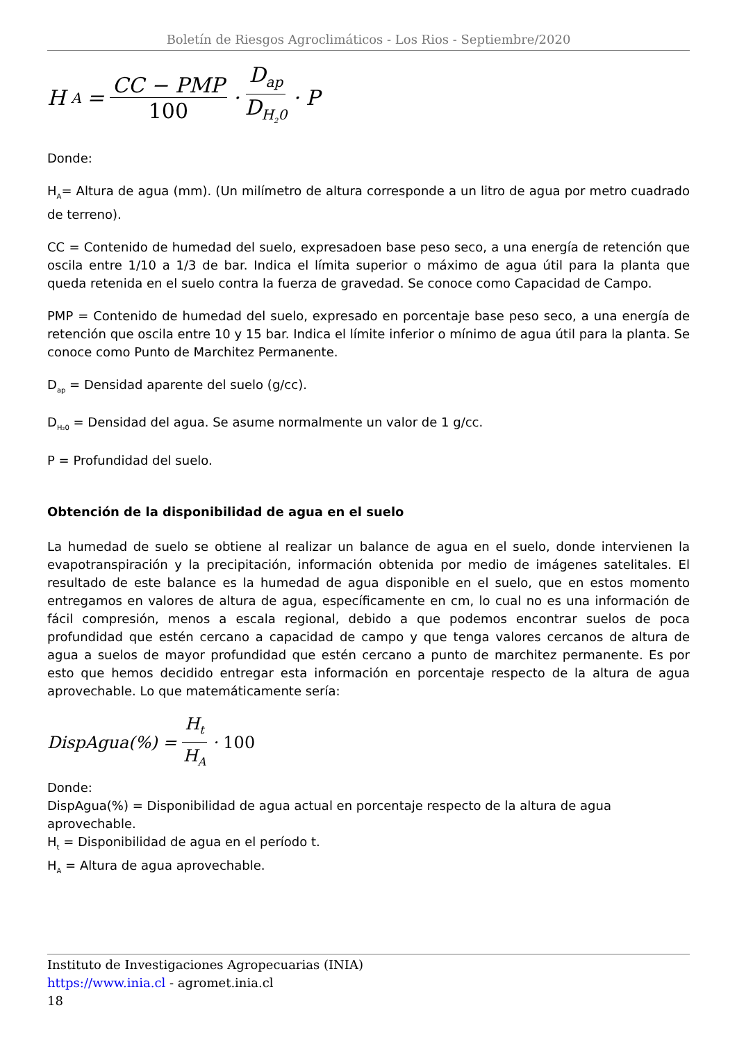Boletín de Riesgos Agroclimáticos - Los Rios - Septiembre/2020
H<sub>A</sub> = CC − PMP 100 · D<sub>ap</sub> D<sub>H<sub>2</sub>0</sub> · P
Donde:
H<sub>A</sub>= Altura de agua (mm). (Un milímetro de altura corresponde a un litro de agua por metro cuadrado de terreno).
CC = Contenido de humedad del suelo, expresadoen base peso seco, a una energía de retención que oscila entre 1/10 a 1/3 de bar. Indica el límita superior o máximo de agua útil para la planta que queda retenida en el suelo contra la fuerza de gravedad. Se conoce como Capacidad de Campo.
PMP = Contenido de humedad del suelo, expresado en porcentaje base peso seco, a una energía de retención que oscila entre 10 y 15 bar. Indica el límite inferior o mínimo de agua útil para la planta. Se conoce como Punto de Marchitez Permanente.
D<sub>ap</sub> = Densidad aparente del suelo (g/cc).
D<sub>H₂0</sub> = Densidad del agua. Se asume normalmente un valor de 1 g/cc.
P = Profundidad del suelo.
Obtención de la disponibilidad de agua en el suelo
La humedad de suelo se obtiene al realizar un balance de agua en el suelo, donde intervienen la evapotranspiración y la precipitación, información obtenida por medio de imágenes satelitales. El resultado de este balance es la humedad de agua disponible en el suelo, que en estos momento entregamos en valores de altura de agua, específicamente en cm, lo cual no es una información de fácil compresión, menos a escala regional, debido a que podemos encontrar suelos de poca profundidad que estén cercano a capacidad de campo y que tenga valores cercanos de altura de agua a suelos de mayor profundidad que estén cercano a punto de marchitez permanente. Es por esto que hemos decidido entregar esta información en porcentaje respecto de la altura de agua aprovechable. Lo que matemáticamente sería:
DispAgua(%) = H<sub>t</sub> H<sub>A</sub> · 100
Donde:
DispAgua(%) = Disponibilidad de agua actual en porcentaje respecto de la altura de agua aprovechable.
H<sub>t</sub> = Disponibilidad de agua en el período t.
H<sub>A</sub> = Altura de agua aprovechable.
Instituto de Investigaciones Agropecuarias (INIA)
https://www.inia.cl - agromet.inia.cl
18